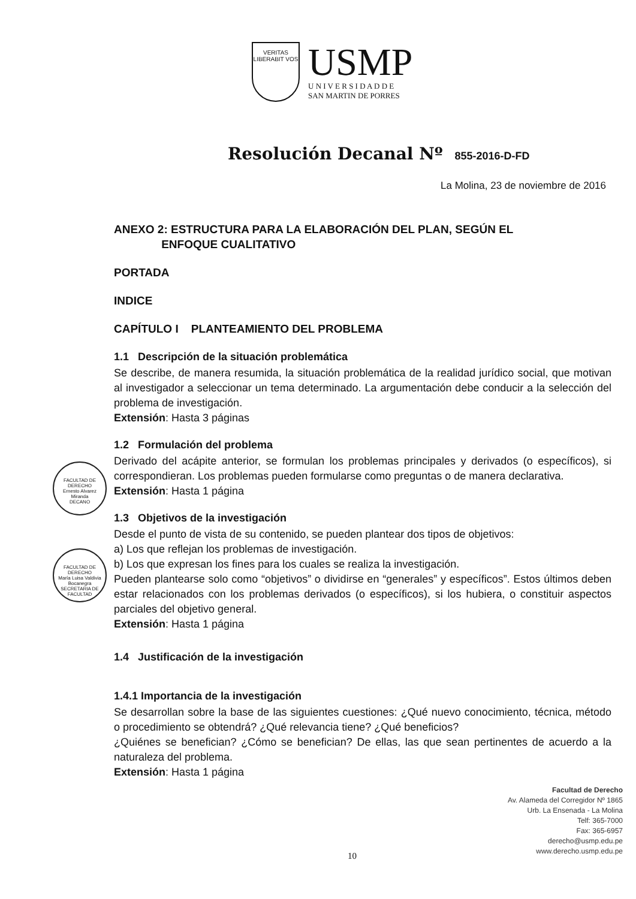VERITAS
LIBERABIT VOS
USMP
U N I V E R S I D A D D E
SAN MARTIN DE PORRES
Resolución Decanal Nº 855-2016-D-FD
La Molina, 23 de noviembre de 2016
FACULTAD DE DERECHO
Ernesto Alvarez Miranda
DECANO
FACULTAD DE DERECHO
María Luisa Valdivia Bocanegra
SECRETARIA DE FACULTAD
ANEXO 2: ESTRUCTURA PARA LA ELABORACIÓN DEL PLAN, SEGÚN EL
ENFOQUE CUALITATIVO
PORTADA
INDICE
CAPÍTULO I PLANTEAMIENTO DEL PROBLEMA
1.1 Descripción de la situación problemática
Se describe, de manera resumida, la situación problemática de la realidad jurídico social, que motivan al investigador a seleccionar un tema determinado. La argumentación debe conducir a la selección del problema de investigación.
Extensión: Hasta 3 páginas
1.2 Formulación del problema
Derivado del acápite anterior, se formulan los problemas principales y derivados (o específicos), si correspondieran. Los problemas pueden formularse como preguntas o de manera declarativa.
Extensión: Hasta 1 página
1.3 Objetivos de la investigación
Desde el punto de vista de su contenido, se pueden plantear dos tipos de objetivos:
a) Los que reflejan los problemas de investigación.
b) Los que expresan los fines para los cuales se realiza la investigación.
Pueden plantearse solo como “objetivos” o dividirse en “generales” y específicos”. Estos últimos deben estar relacionados con los problemas derivados (o específicos), si los hubiera, o constituir aspectos parciales del objetivo general.
Extensión: Hasta 1 página
1.4 Justificación de la investigación
1.4.1 Importancia de la investigación
Se desarrollan sobre la base de las siguientes cuestiones: ¿Qué nuevo conocimiento, técnica, método o procedimiento se obtendrá? ¿Qué relevancia tiene? ¿Qué beneficios?
¿Quiénes se benefician? ¿Cómo se benefician? De ellas, las que sean pertinentes de acuerdo a la naturaleza del problema.
Extensión: Hasta 1 página
Facultad de Derecho
Av. Alameda del Corregidor Nº 1865
Urb. La Ensenada - La Molina
Telf: 365-7000
Fax: 365-6957
derecho@usmp.edu.pe
www.derecho.usmp.edu.pe
10